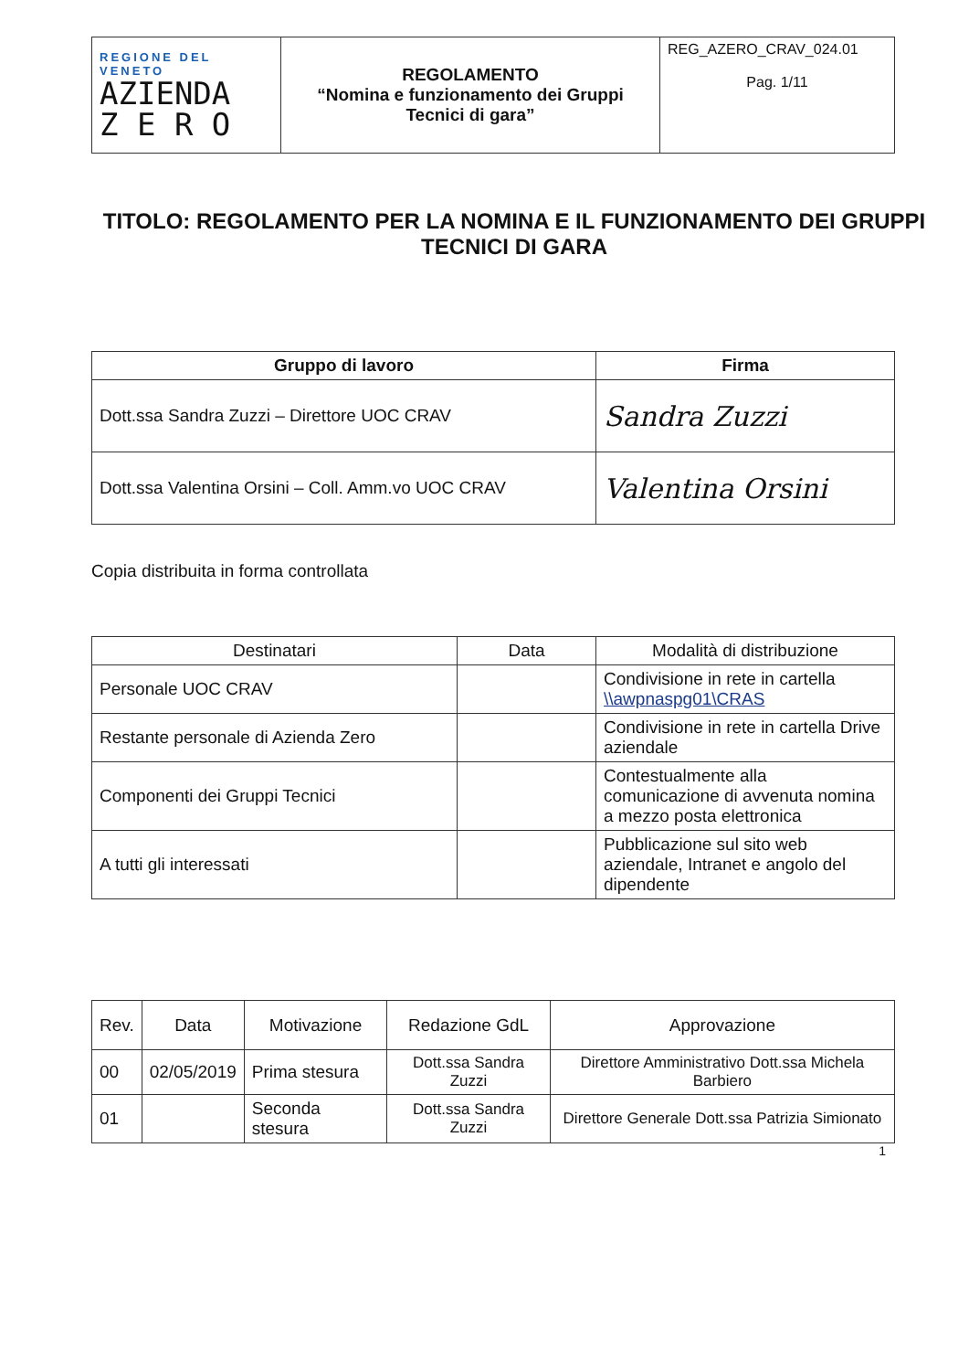| REGIONE DEL VENETO AZIENDA Z E R O | REGOLAMENTO “Nomina e funzionamento dei Gruppi Tecnici di gara” | REG_AZERO_CRAV_024.01 Pag. 1/11 |
TITOLO: REGOLAMENTO PER LA NOMINA E IL FUNZIONAMENTO DEI GRUPPI TECNICI DI GARA
| Gruppo di lavoro | Firma |
| --- | --- |
| Dott.ssa Sandra Zuzzi – Direttore UOC CRAV | Sandra Zuzzi |
| Dott.ssa Valentina Orsini – Coll. Amm.vo UOC CRAV | Valentina Orsini |
Copia distribuita in forma controllata
| Destinatari | Data | Modalità di distribuzione |
| Personale UOC CRAV | | Condivisione in rete in cartella \\awpnaspg01\CRAS |
| Restante personale di Azienda Zero | | Condivisione in rete in cartella Drive aziendale |
| Componenti dei Gruppi Tecnici | | Contestualmente alla comunicazione di avvenuta nomina a mezzo posta elettronica |
| A tutti gli interessati | | Pubblicazione sul sito web aziendale, Intranet e angolo del dipendente |
| Rev. | Data | Motivazione | Redazione GdL | Approvazione |
| 00 | 02/05/2019 | Prima stesura | Dott.ssa Sandra Zuzzi | Direttore Amministrativo Dott.ssa Michela Barbiero |
| 01 | | Seconda stesura | Dott.ssa Sandra Zuzzi | Direttore Generale Dott.ssa Patrizia Simionato |
1